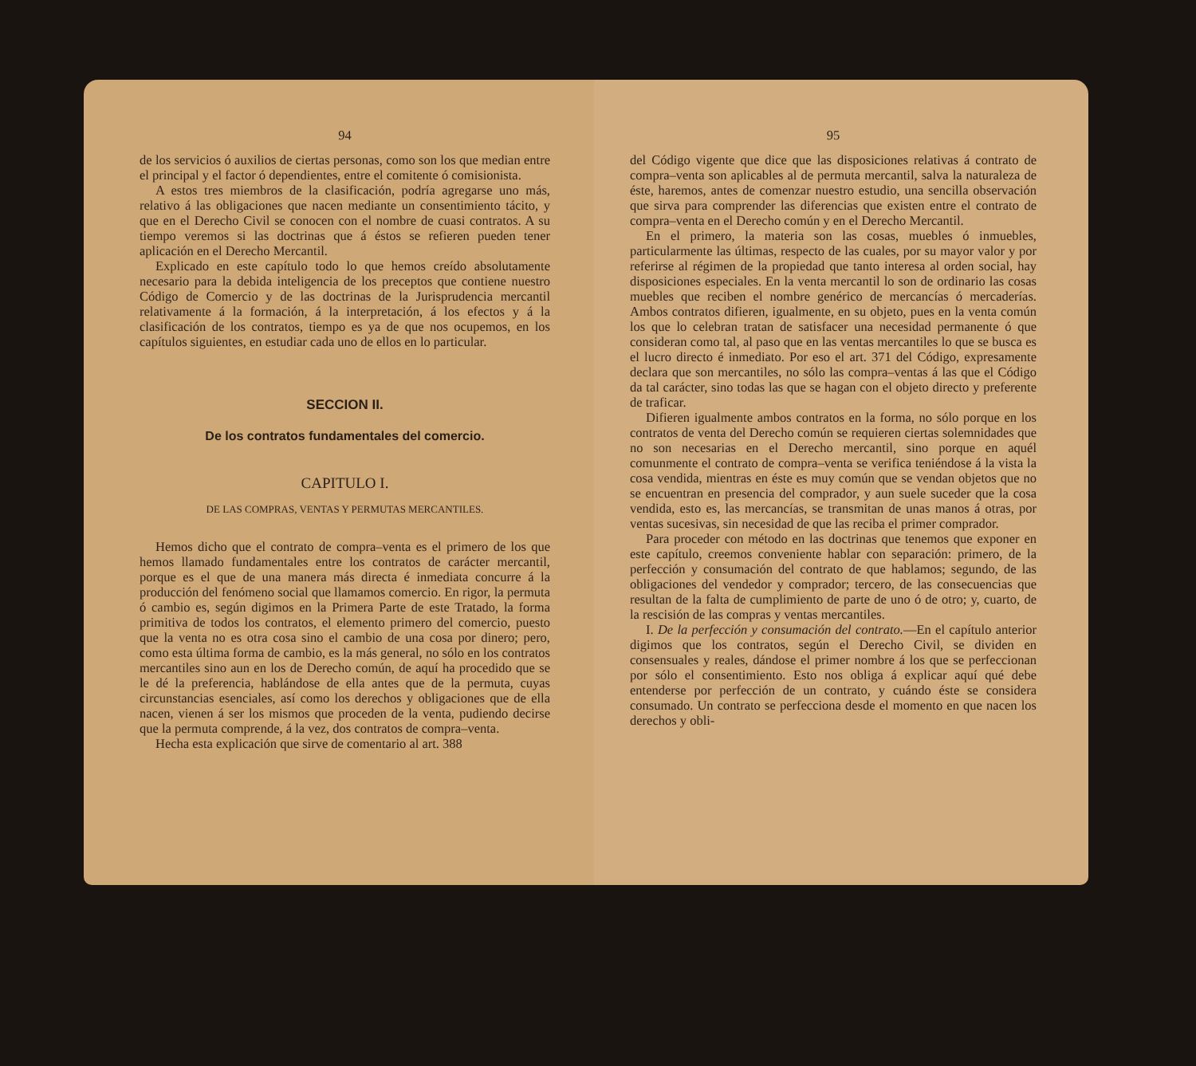94
de los servicios ó auxilios de ciertas personas, como son los que median entre el principal y el factor ó dependientes, entre el comitente ó comisionista.
A estos tres miembros de la clasificación, podría agregarse uno más, relativo á las obligaciones que nacen mediante un consentimiento tácito, y que en el Derecho Civil se conocen con el nombre de cuasi contratos. A su tiempo veremos si las doctrinas que á éstos se refieren pueden tener aplicación en el Derecho Mercantil.
Explicado en este capítulo todo lo que hemos creído absolutamente necesario para la debida inteligencia de los preceptos que contiene nuestro Código de Comercio y de las doctrinas de la Jurisprudencia mercantil relativamente á la formación, á la interpretación, á los efectos y á la clasificación de los contratos, tiempo es ya de que nos ocupemos, en los capítulos siguientes, en estudiar cada uno de ellos en lo particular.
SECCION II.
De los contratos fundamentales del comercio.
CAPITULO I.
DE LAS COMPRAS, VENTAS Y PERMUTAS MERCANTILES.
Hemos dicho que el contrato de compra–venta es el primero de los que hemos llamado fundamentales entre los contratos de carácter mercantil, porque es el que de una manera más directa é inmediata concurre á la producción del fenómeno social que llamamos comercio. En rigor, la permuta ó cambio es, según digimos en la Primera Parte de este Tratado, la forma primitiva de todos los contratos, el elemento primero del comercio, puesto que la venta no es otra cosa sino el cambio de una cosa por dinero; pero, como esta última forma de cambio, es la más general, no sólo en los contratos mercantiles sino aun en los de Derecho común, de aquí ha procedido que se le dé la preferencia, hablándose de ella antes que de la permuta, cuyas circunstancias esenciales, así como los derechos y obligaciones que de ella nacen, vienen á ser los mismos que proceden de la venta, pudiendo decirse que la permuta comprende, á la vez, dos contratos de compra–venta.
Hecha esta explicación que sirve de comentario al art. 388
95
del Código vigente que dice que las disposiciones relativas á contrato de compra–venta son aplicables al de permuta mercantil, salva la naturaleza de éste, haremos, antes de comenzar nuestro estudio, una sencilla observación que sirva para comprender las diferencias que existen entre el contrato de compra–venta en el Derecho común y en el Derecho Mercantil.
En el primero, la materia son las cosas, muebles ó inmuebles, particularmente las últimas, respecto de las cuales, por su mayor valor y por referirse al régimen de la propiedad que tanto interesa al orden social, hay disposiciones especiales. En la venta mercantil lo son de ordinario las cosas muebles que reciben el nombre genérico de mercancías ó mercaderías. Ambos contratos difieren, igualmente, en su objeto, pues en la venta común los que lo celebran tratan de satisfacer una necesidad permanente ó que consideran como tal, al paso que en las ventas mercantiles lo que se busca es el lucro directo é inmediato. Por eso el art. 371 del Código, expresamente declara que son mercantiles, no sólo las compra–ventas á las que el Código da tal carácter, sino todas las que se hagan con el objeto directo y preferente de traficar.
Difieren igualmente ambos contratos en la forma, no sólo porque en los contratos de venta del Derecho común se requieren ciertas solemnidades que no son necesarias en el Derecho mercantil, sino porque en aquél comunmente el contrato de compra–venta se verifica teniéndose á la vista la cosa vendida, mientras en éste es muy común que se vendan objetos que no se encuentran en presencia del comprador, y aun suele suceder que la cosa vendida, esto es, las mercancías, se transmitan de unas manos á otras, por ventas sucesivas, sin necesidad de que las reciba el primer comprador.
Para proceder con método en las doctrinas que tenemos que exponer en este capítulo, creemos conveniente hablar con separación: primero, de la perfección y consumación del contrato de que hablamos; segundo, de las obligaciones del vendedor y comprador; tercero, de las consecuencias que resultan de la falta de cumplimiento de parte de uno ó de otro; y, cuarto, de la rescisión de las compras y ventas mercantiles.
I. De la perfección y consumación del contrato.—En el capítulo anterior digimos que los contratos, según el Derecho Civil, se dividen en consensuales y reales, dándose el primer nombre á los que se perfeccionan por sólo el consentimiento. Esto nos obliga á explicar aquí qué debe entenderse por perfección de un contrato, y cuándo éste se considera consumado. Un contrato se perfecciona desde el momento en que nacen los derechos y obli-